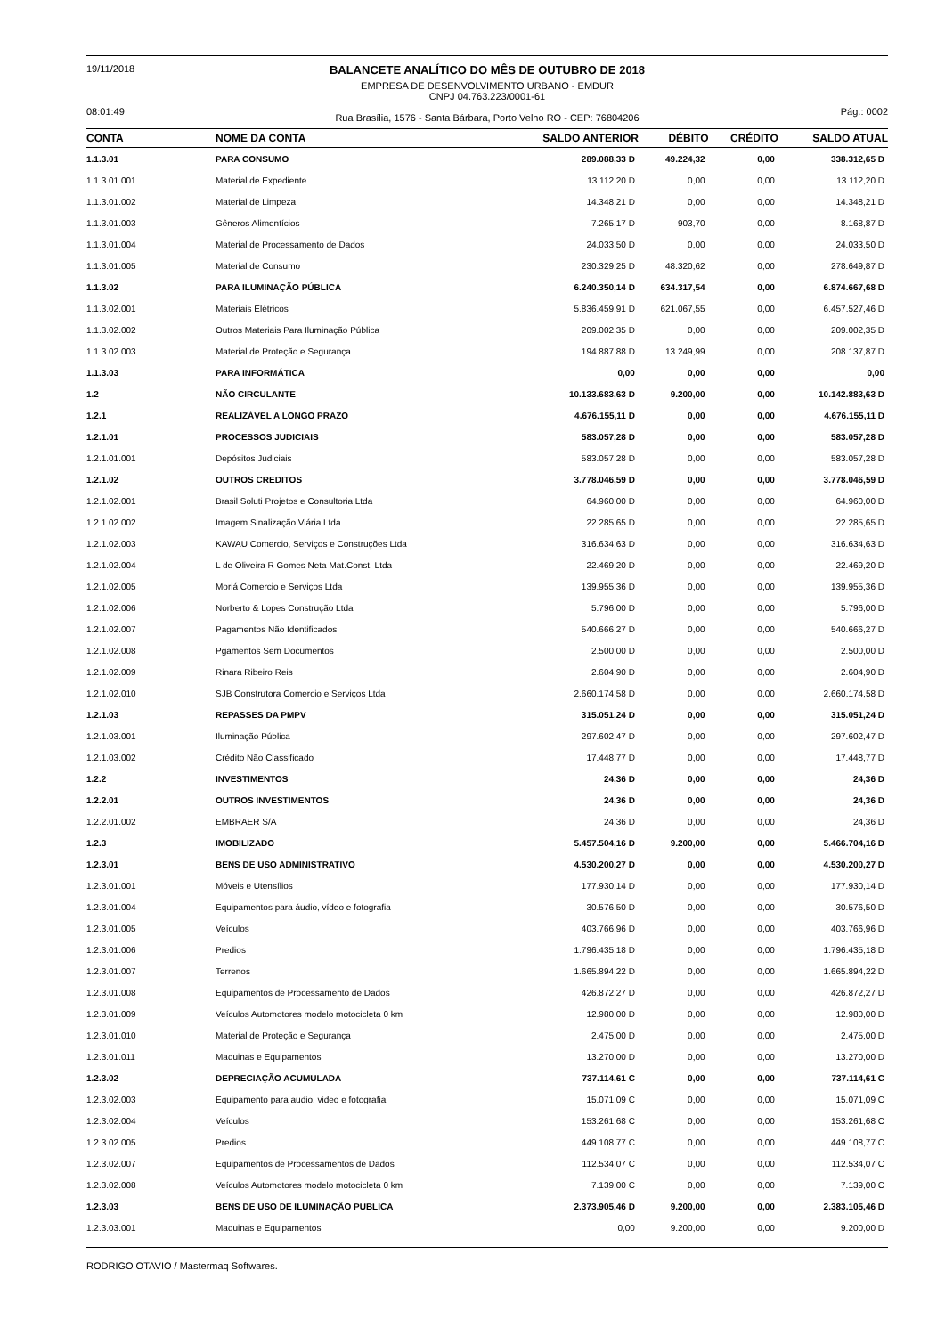19/11/2018
08:01:49
BALANCETE ANALÍTICO DO MÊS DE OUTUBRO DE 2018
EMPRESA DE DESENVOLVIMENTO URBANO - EMDUR
CNPJ 04.763.223/0001-61
Rua Brasília, 1576 - Santa Bárbara, Porto Velho RO - CEP: 76804206
Pág.: 0002
| CONTA | NOME DA CONTA | SALDO ANTERIOR | DÉBITO | CRÉDITO | SALDO ATUAL |
| --- | --- | --- | --- | --- | --- |
| 1.1.3.01 | PARA CONSUMO | 289.088,33 D | 49.224,32 | 0,00 | 338.312,65 D |
| 1.1.3.01.001 | Material de Expediente | 13.112,20 D | 0,00 | 0,00 | 13.112,20 D |
| 1.1.3.01.002 | Material de Limpeza | 14.348,21 D | 0,00 | 0,00 | 14.348,21 D |
| 1.1.3.01.003 | Gêneros Alimentícios | 7.265,17 D | 903,70 | 0,00 | 8.168,87 D |
| 1.1.3.01.004 | Material de Processamento de Dados | 24.033,50 D | 0,00 | 0,00 | 24.033,50 D |
| 1.1.3.01.005 | Material de Consumo | 230.329,25 D | 48.320,62 | 0,00 | 278.649,87 D |
| 1.1.3.02 | PARA ILUMINAÇÃO PÚBLICA | 6.240.350,14 D | 634.317,54 | 0,00 | 6.874.667,68 D |
| 1.1.3.02.001 | Materiais Elétricos | 5.836.459,91 D | 621.067,55 | 0,00 | 6.457.527,46 D |
| 1.1.3.02.002 | Outros Materiais Para Iluminação Pública | 209.002,35 D | 0,00 | 0,00 | 209.002,35 D |
| 1.1.3.02.003 | Material de Proteção e Segurança | 194.887,88 D | 13.249,99 | 0,00 | 208.137,87 D |
| 1.1.3.03 | PARA INFORMÁTICA | 0,00 | 0,00 | 0,00 | 0,00 |
| 1.2 | NÃO CIRCULANTE | 10.133.683,63 D | 9.200,00 | 0,00 | 10.142.883,63 D |
| 1.2.1 | REALIZÁVEL A LONGO PRAZO | 4.676.155,11 D | 0,00 | 0,00 | 4.676.155,11 D |
| 1.2.1.01 | PROCESSOS JUDICIAIS | 583.057,28 D | 0,00 | 0,00 | 583.057,28 D |
| 1.2.1.01.001 | Depósitos Judiciais | 583.057,28 D | 0,00 | 0,00 | 583.057,28 D |
| 1.2.1.02 | OUTROS CREDITOS | 3.778.046,59 D | 0,00 | 0,00 | 3.778.046,59 D |
| 1.2.1.02.001 | Brasil Soluti Projetos e Consultoria Ltda | 64.960,00 D | 0,00 | 0,00 | 64.960,00 D |
| 1.2.1.02.002 | Imagem Sinalização Viária Ltda | 22.285,65 D | 0,00 | 0,00 | 22.285,65 D |
| 1.2.1.02.003 | KAWAU Comercio, Serviços e Construções Ltda | 316.634,63 D | 0,00 | 0,00 | 316.634,63 D |
| 1.2.1.02.004 | L de Oliveira R Gomes Neta Mat.Const. Ltda | 22.469,20 D | 0,00 | 0,00 | 22.469,20 D |
| 1.2.1.02.005 | Moriá Comercio e Serviços Ltda | 139.955,36 D | 0,00 | 0,00 | 139.955,36 D |
| 1.2.1.02.006 | Norberto & Lopes Construção Ltda | 5.796,00 D | 0,00 | 0,00 | 5.796,00 D |
| 1.2.1.02.007 | Pagamentos Não Identificados | 540.666,27 D | 0,00 | 0,00 | 540.666,27 D |
| 1.2.1.02.008 | Pgamentos Sem Documentos | 2.500,00 D | 0,00 | 0,00 | 2.500,00 D |
| 1.2.1.02.009 | Rinara Ribeiro Reis | 2.604,90 D | 0,00 | 0,00 | 2.604,90 D |
| 1.2.1.02.010 | SJB Construtora Comercio e Serviços Ltda | 2.660.174,58 D | 0,00 | 0,00 | 2.660.174,58 D |
| 1.2.1.03 | REPASSES DA PMPV | 315.051,24 D | 0,00 | 0,00 | 315.051,24 D |
| 1.2.1.03.001 | Iluminação Pública | 297.602,47 D | 0,00 | 0,00 | 297.602,47 D |
| 1.2.1.03.002 | Crédito Não Classificado | 17.448,77 D | 0,00 | 0,00 | 17.448,77 D |
| 1.2.2 | INVESTIMENTOS | 24,36 D | 0,00 | 0,00 | 24,36 D |
| 1.2.2.01 | OUTROS INVESTIMENTOS | 24,36 D | 0,00 | 0,00 | 24,36 D |
| 1.2.2.01.002 | EMBRAER S/A | 24,36 D | 0,00 | 0,00 | 24,36 D |
| 1.2.3 | IMOBILIZADO | 5.457.504,16 D | 9.200,00 | 0,00 | 5.466.704,16 D |
| 1.2.3.01 | BENS DE USO ADMINISTRATIVO | 4.530.200,27 D | 0,00 | 0,00 | 4.530.200,27 D |
| 1.2.3.01.001 | Móveis e Utensílios | 177.930,14 D | 0,00 | 0,00 | 177.930,14 D |
| 1.2.3.01.004 | Equipamentos para áudio, vídeo e fotografia | 30.576,50 D | 0,00 | 0,00 | 30.576,50 D |
| 1.2.3.01.005 | Veículos | 403.766,96 D | 0,00 | 0,00 | 403.766,96 D |
| 1.2.3.01.006 | Predios | 1.796.435,18 D | 0,00 | 0,00 | 1.796.435,18 D |
| 1.2.3.01.007 | Terrenos | 1.665.894,22 D | 0,00 | 0,00 | 1.665.894,22 D |
| 1.2.3.01.008 | Equipamentos de Processamento de Dados | 426.872,27 D | 0,00 | 0,00 | 426.872,27 D |
| 1.2.3.01.009 | Veículos Automotores modelo motocicleta 0 km | 12.980,00 D | 0,00 | 0,00 | 12.980,00 D |
| 1.2.3.01.010 | Material de Proteção e Segurança | 2.475,00 D | 0,00 | 0,00 | 2.475,00 D |
| 1.2.3.01.011 | Maquinas e Equipamentos | 13.270,00 D | 0,00 | 0,00 | 13.270,00 D |
| 1.2.3.02 | DEPRECIAÇÃO ACUMULADA | 737.114,61 C | 0,00 | 0,00 | 737.114,61 C |
| 1.2.3.02.003 | Equipamento para audio, video e fotografia | 15.071,09 C | 0,00 | 0,00 | 15.071,09 C |
| 1.2.3.02.004 | Veículos | 153.261,68 C | 0,00 | 0,00 | 153.261,68 C |
| 1.2.3.02.005 | Predios | 449.108,77 C | 0,00 | 0,00 | 449.108,77 C |
| 1.2.3.02.007 | Equipamentos de Processamentos de Dados | 112.534,07 C | 0,00 | 0,00 | 112.534,07 C |
| 1.2.3.02.008 | Veículos Automotores modelo motocicleta 0 km | 7.139,00 C | 0,00 | 0,00 | 7.139,00 C |
| 1.2.3.03 | BENS DE USO DE ILUMINAÇÃO PUBLICA | 2.373.905,46 D | 9.200,00 | 0,00 | 2.383.105,46 D |
| 1.2.3.03.001 | Maquinas e Equipamentos | 0,00 | 9.200,00 | 0,00 | 9.200,00 D |
RODRIGO OTAVIO / Mastermaq Softwares.